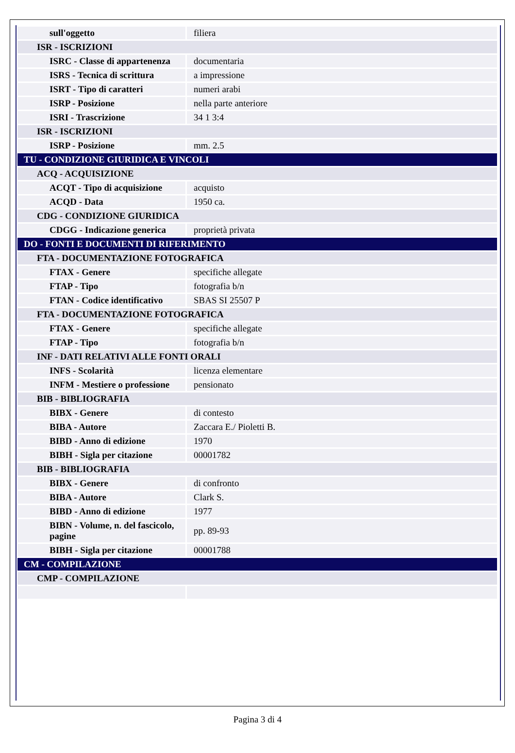| sull'oggetto | filiera |
| ISR - ISCRIZIONI | |
| ISRC - Classe di appartenenza | documentaria |
| ISRS - Tecnica di scrittura | a impressione |
| ISRT - Tipo di caratteri | numeri arabi |
| ISRP - Posizione | nella parte anteriore |
| ISRI - Trascrizione | 34 1 3:4 |
| ISR - ISCRIZIONI | |
| ISRP - Posizione | mm. 2.5 |
| TU - CONDIZIONE GIURIDICA E VINCOLI | |
| ACQ - ACQUISIZIONE | |
| ACQT - Tipo di acquisizione | acquisto |
| ACQD - Data | 1950 ca. |
| CDG - CONDIZIONE GIURIDICA | |
| CDGG - Indicazione generica | proprietà privata |
| DO - FONTI E DOCUMENTI DI RIFERIMENTO | |
| FTA - DOCUMENTAZIONE FOTOGRAFICA | |
| FTAX - Genere | specifiche allegate |
| FTAP - Tipo | fotografia b/n |
| FTAN - Codice identificativo | SBAS SI 25507 P |
| FTA - DOCUMENTAZIONE FOTOGRAFICA | |
| FTAX - Genere | specifiche allegate |
| FTAP - Tipo | fotografia b/n |
| INF - DATI RELATIVI ALLE FONTI ORALI | |
| INFS - Scolarità | licenza elementare |
| INFM - Mestiere o professione | pensionato |
| BIB - BIBLIOGRAFIA | |
| BIBX - Genere | di contesto |
| BIBA - Autore | Zaccara E./ Pioletti B. |
| BIBD - Anno di edizione | 1970 |
| BIBH - Sigla per citazione | 00001782 |
| BIB - BIBLIOGRAFIA | |
| BIBX - Genere | di confronto |
| BIBA - Autore | Clark S. |
| BIBD - Anno di edizione | 1977 |
| BIBN - Volume, n. del fascicolo, pagine | pp. 89-93 |
| BIBH - Sigla per citazione | 00001788 |
| CM - COMPILAZIONE | |
| CMP - COMPILAZIONE | |
Pagina 3 di 4